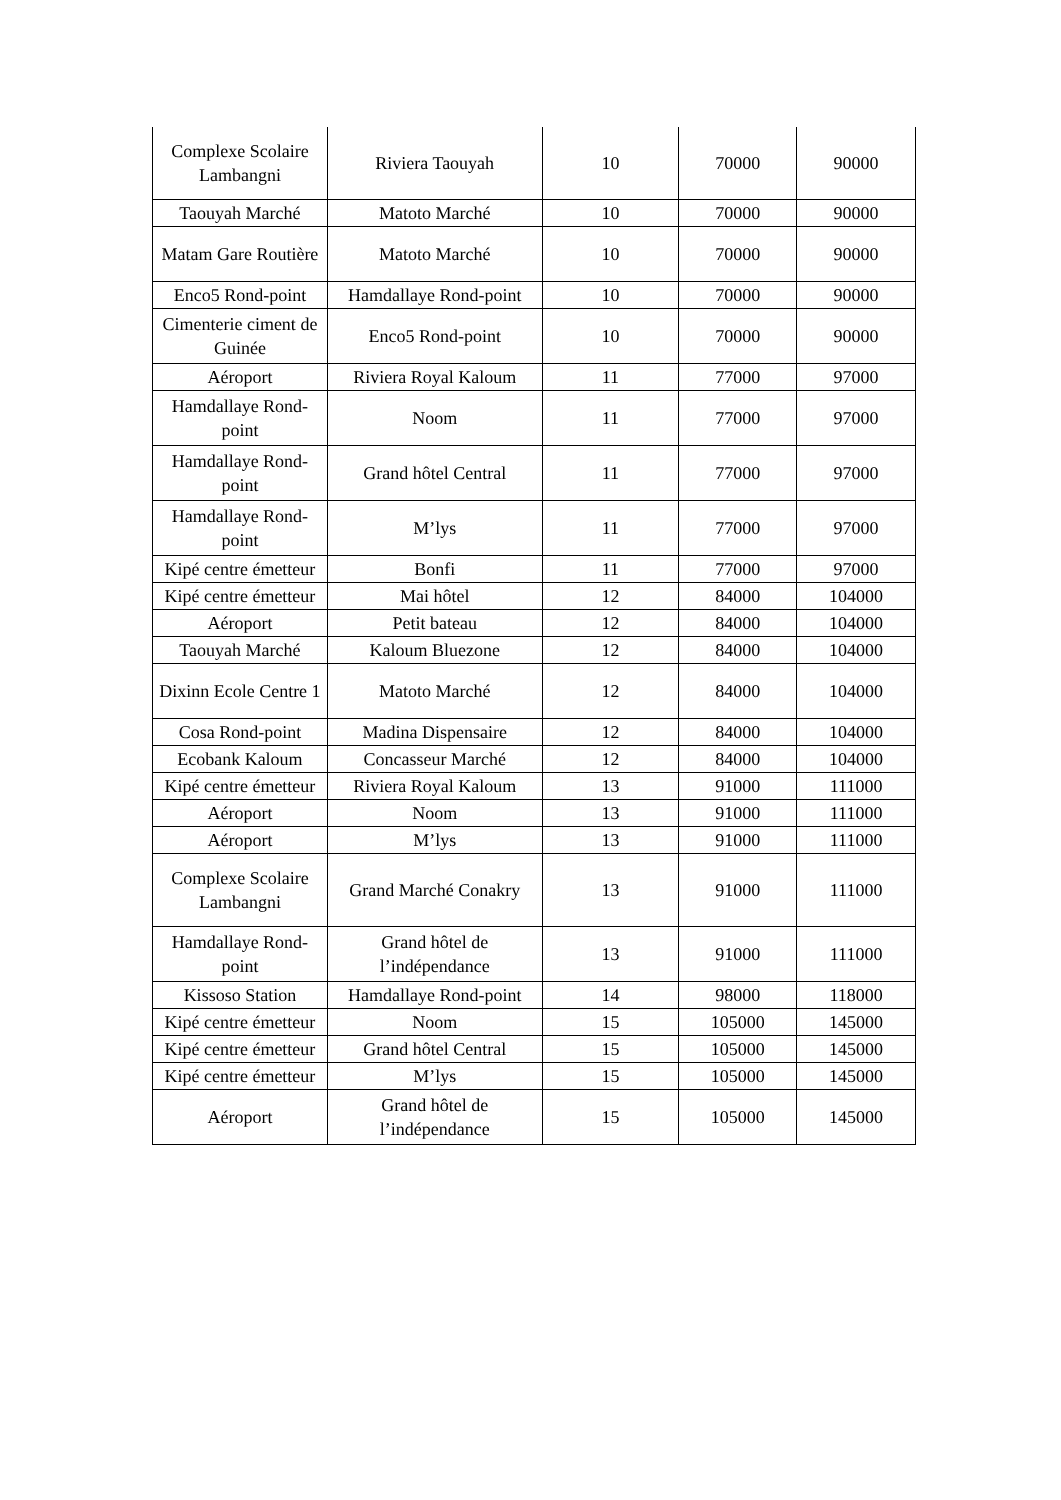| Complexe Scolaire Lambangni | Riviera Taouyah | 10 | 70000 | 90000 |
| Taouyah Marché | Matoto Marché | 10 | 70000 | 90000 |
| Matam Gare Routière | Matoto Marché | 10 | 70000 | 90000 |
| Enco5 Rond-point | Hamdallaye Rond-point | 10 | 70000 | 90000 |
| Cimenterie ciment de Guinée | Enco5 Rond-point | 10 | 70000 | 90000 |
| Aéroport | Riviera Royal Kaloum | 11 | 77000 | 97000 |
| Hamdallaye Rond-point | Noom | 11 | 77000 | 97000 |
| Hamdallaye Rond-point | Grand hôtel Central | 11 | 77000 | 97000 |
| Hamdallaye Rond-point | M’lys | 11 | 77000 | 97000 |
| Kipé centre émetteur | Bonfi | 11 | 77000 | 97000 |
| Kipé centre émetteur | Mai hôtel | 12 | 84000 | 104000 |
| Aéroport | Petit bateau | 12 | 84000 | 104000 |
| Taouyah Marché | Kaloum Bluezone | 12 | 84000 | 104000 |
| Dixinn Ecole Centre 1 | Matoto Marché | 12 | 84000 | 104000 |
| Cosa Rond-point | Madina Dispensaire | 12 | 84000 | 104000 |
| Ecobank Kaloum | Concasseur Marché | 12 | 84000 | 104000 |
| Kipé centre émetteur | Riviera Royal Kaloum | 13 | 91000 | 111000 |
| Aéroport | Noom | 13 | 91000 | 111000 |
| Aéroport | M’lys | 13 | 91000 | 111000 |
| Complexe Scolaire Lambangni | Grand Marché Conakry | 13 | 91000 | 111000 |
| Hamdallaye Rond-point | Grand hôtel de l’indépendance | 13 | 91000 | 111000 |
| Kissoso Station | Hamdallaye Rond-point | 14 | 98000 | 118000 |
| Kipé centre émetteur | Noom | 15 | 105000 | 145000 |
| Kipé centre émetteur | Grand hôtel Central | 15 | 105000 | 145000 |
| Kipé centre émetteur | M’lys | 15 | 105000 | 145000 |
| Aéroport | Grand hôtel de l’indépendance | 15 | 105000 | 145000 |